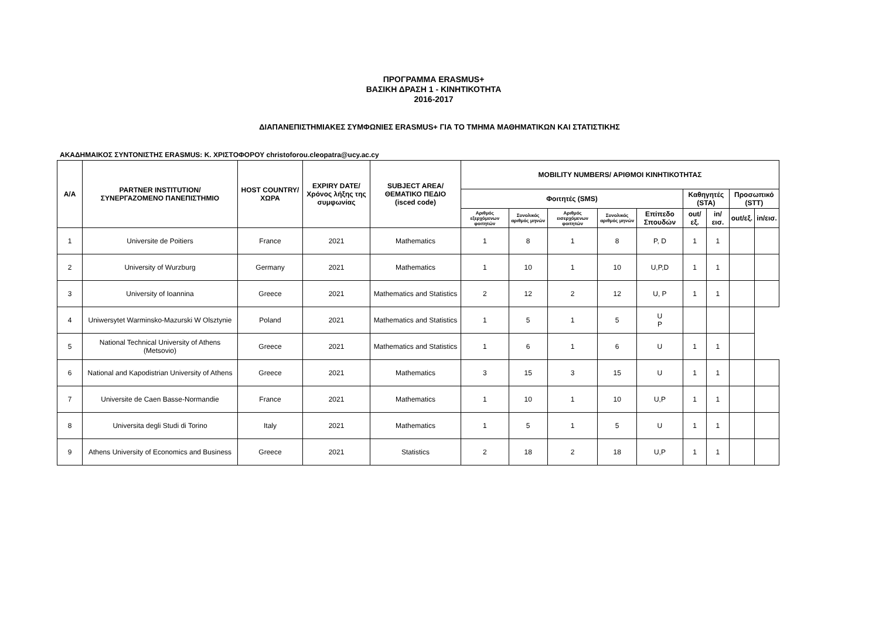ΠΡΟΓΡΑΜΜΑ ERASMUS+
ΒΑΣΙΚΗ ΔΡΑΣΗ 1 - ΚΙΝΗΤΙΚΟΤΗΤΑ
2016-2017
ΔΙΑΠΑΝΕΠΙΣΤΗΜΙΑΚΕΣ ΣΥΜΦΩΝΙΕΣ ERASMUS+ ΓΙΑ ΤΟ ΤΜΗΜΑ ΜΑΘΗΜΑΤΙΚΩΝ ΚΑΙ ΣΤΑΤΙΣΤΙΚΗΣ
ΑΚΑΔΗΜΑΙΚΟΣ ΣΥΝΤΟΝΙΣΤΗΣ ERASMUS: Κ. ΧΡΙΣΤΟΦΟΡΟΥ christoforou.cleopatra@ucy.ac.cy
| A/A | PARTNER INSTITUTION/ ΣΥΝΕΡΓΑΖΟΜΕΝΟ ΠΑΝΕΠΙΣΤΗΜΙΟ | HOST COUNTRY/ ΧΩΡΑ | EXPIRY DATE/ Χρόνος λήξης της συμφωνίας | SUBJECT AREA/ ΘΕΜΑΤΙΚΟ ΠΕΔΙΟ (isced code) | MOBILITY NUMBERS/ ΑΡΙΘΜΟΙ ΚΙΝΗΤΙΚΟΤΗΤΑΣ | | | | | | | | |
| --- | --- | --- | --- | --- | --- | --- | --- | --- | --- | --- | --- | --- | --- |
| | | | | | Φοιτητές (SMS) | | | | | Καθηγητές (STA) | | Προσωπικό (STT) | |
| | | | | | Αριθμός εξερχόμενων φοιτητών | Συνολικός αριθμός μηνών | Αριθμός εισερχόμενων φοιτητών | Συνολικός αριθμός μηνών | Επίπεδο Σπουδών | out/εξ. | in/εισ. | out/εξ. | in/εισ. |
| 1 | Universite de Poitiers | France | 2021 | Mathematics | 1 | 8 | 1 | 8 | P, D | 1 | 1 | | |
| 2 | University of Wurzburg | Germany | 2021 | Mathematics | 1 | 10 | 1 | 10 | U,P,D | 1 | 1 | | |
| 3 | University of Ioannina | Greece | 2021 | Mathematics and Statistics | 2 | 12 | 2 | 12 | U, P | 1 | 1 | | |
| 4 | Uniwersytet Warminsko-Mazurski W Olsztynie | Poland | 2021 | Mathematics and Statistics | 1 | 5 | 1 | 5 | U P | | | | |
| 5 | National Technical University of Athens (Metsovio) | Greece | 2021 | Mathematics and Statistics | 1 | 6 | 1 | 6 | U | 1 | 1 | | |
| 6 | National and Kapodistrian University of Athens | Greece | 2021 | Mathematics | 3 | 15 | 3 | 15 | U | 1 | 1 | | |
| 7 | Universite de Caen Basse-Normandie | France | 2021 | Mathematics | 1 | 10 | 1 | 10 | U,P | 1 | 1 | | |
| 8 | Universita degli Studi di Torino | Italy | 2021 | Mathematics | 1 | 5 | 1 | 5 | U | 1 | 1 | | |
| 9 | Athens University of Economics and Business | Greece | 2021 | Statistics | 2 | 18 | 2 | 18 | U,P | 1 | 1 | | |